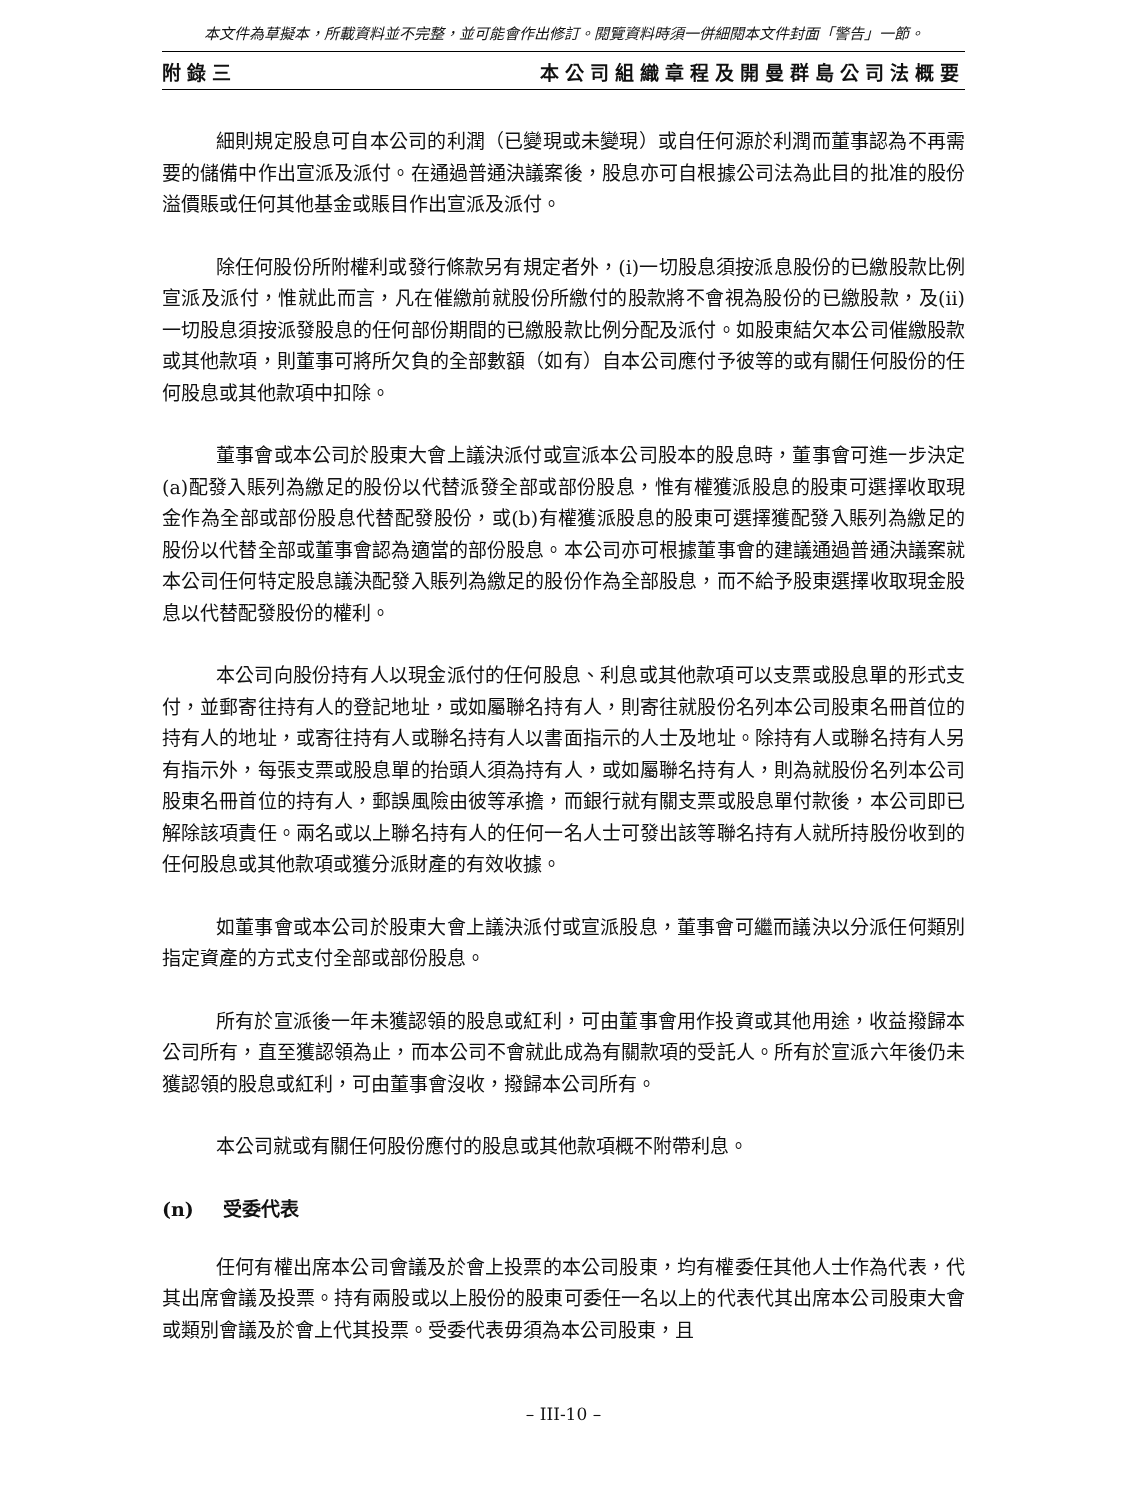本文件為草擬本，所載資料並不完整，並可能會作出修訂。閱覽資料時須一併細閱本文件封面「警告」一節。
附錄三 本公司組織章程及開曼群島公司法概要
細則規定股息可自本公司的利潤（已變現或未變現）或自任何源於利潤而董事認為不再需要的儲備中作出宣派及派付。在通過普通決議案後，股息亦可自根據公司法為此目的批准的股份溢價賬或任何其他基金或賬目作出宣派及派付。
除任何股份所附權利或發行條款另有規定者外，(i)一切股息須按派息股份的已繳股款比例宣派及派付，惟就此而言，凡在催繳前就股份所繳付的股款將不會視為股份的已繳股款，及(ii)一切股息須按派發股息的任何部份期間的已繳股款比例分配及派付。如股東結欠本公司催繳股款或其他款項，則董事可將所欠負的全部數額（如有）自本公司應付予彼等的或有關任何股份的任何股息或其他款項中扣除。
董事會或本公司於股東大會上議決派付或宣派本公司股本的股息時，董事會可進一步決定(a)配發入賬列為繳足的股份以代替派發全部或部份股息，惟有權獲派股息的股東可選擇收取現金作為全部或部份股息代替配發股份，或(b)有權獲派股息的股東可選擇獲配發入賬列為繳足的股份以代替全部或董事會認為適當的部份股息。本公司亦可根據董事會的建議通過普通決議案就本公司任何特定股息議決配發入賬列為繳足的股份作為全部股息，而不給予股東選擇收取現金股息以代替配發股份的權利。
本公司向股份持有人以現金派付的任何股息、利息或其他款項可以支票或股息單的形式支付，並郵寄往持有人的登記地址，或如屬聯名持有人，則寄往就股份名列本公司股東名冊首位的持有人的地址，或寄往持有人或聯名持有人以書面指示的人士及地址。除持有人或聯名持有人另有指示外，每張支票或股息單的抬頭人須為持有人，或如屬聯名持有人，則為就股份名列本公司股東名冊首位的持有人，郵誤風險由彼等承擔，而銀行就有關支票或股息單付款後，本公司即已解除該項責任。兩名或以上聯名持有人的任何一名人士可發出該等聯名持有人就所持股份收到的任何股息或其他款項或獲分派財產的有效收據。
如董事會或本公司於股東大會上議決派付或宣派股息，董事會可繼而議決以分派任何類別指定資產的方式支付全部或部份股息。
所有於宣派後一年未獲認領的股息或紅利，可由董事會用作投資或其他用途，收益撥歸本公司所有，直至獲認領為止，而本公司不會就此成為有關款項的受託人。所有於宣派六年後仍未獲認領的股息或紅利，可由董事會沒收，撥歸本公司所有。
本公司就或有關任何股份應付的股息或其他款項概不附帶利息。
(n) 受委代表
任何有權出席本公司會議及於會上投票的本公司股東，均有權委任其他人士作為代表，代其出席會議及投票。持有兩股或以上股份的股東可委任一名以上的代表代其出席本公司股東大會或類別會議及於會上代其投票。受委代表毋須為本公司股東，且
– III-10 –